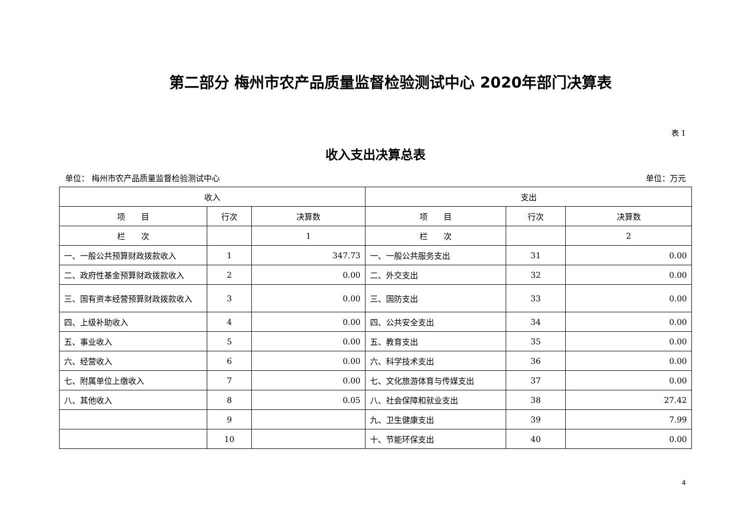第二部分 梅州市农产品质量监督检验测试中心 2020年部门决算表
表 1
收入支出决算总表
单位： 梅州市农产品质量监督检验测试中心 单位：万元
| 收入 | | | 支出 | | |
| --- | --- | --- | --- | --- | --- |
| 项 目 | 行次 | 决算数 | 项 目 | 行次 | 决算数 |
| 栏 次 | | 1 | 栏 次 | | 2 |
| 一、一般公共预算财政拨款收入 | 1 | 347.73 | 一、一般公共服务支出 | 31 | 0.00 |
| 二、政府性基金预算财政拨款收入 | 2 | 0.00 | 二、外交支出 | 32 | 0.00 |
| 三、国有资本经营预算财政拨款收入 | 3 | 0.00 | 三、国防支出 | 33 | 0.00 |
| 四、上级补助收入 | 4 | 0.00 | 四、公共安全支出 | 34 | 0.00 |
| 五、事业收入 | 5 | 0.00 | 五、教育支出 | 35 | 0.00 |
| 六、经营收入 | 6 | 0.00 | 六、科学技术支出 | 36 | 0.00 |
| 七、附属单位上缴收入 | 7 | 0.00 | 七、文化旅游体育与传媒支出 | 37 | 0.00 |
| 八、其他收入 | 8 | 0.05 | 八、社会保障和就业支出 | 38 | 27.42 |
| | 9 | | 九、卫生健康支出 | 39 | 7.99 |
| | 10 | | 十、节能环保支出 | 40 | 0.00 |
4